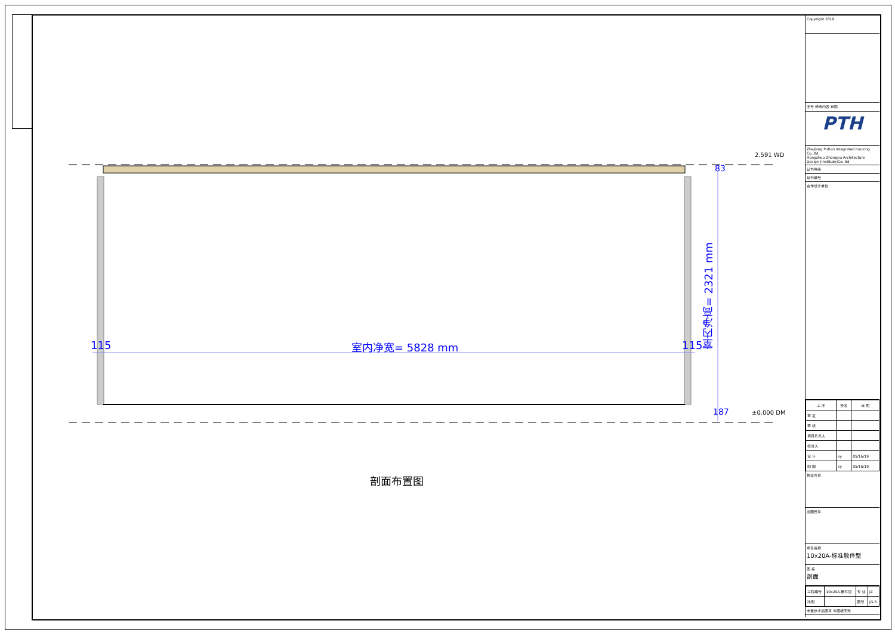115 室内净宽= 5828 mm 115
室内净高= 2321 mm
83
187
2.591 WD
±0.000 DM
剖面布置图
Copyright 2016.
序号 修改内容 日期
PTH
Zhejiang Putian integrated housing Co.,ltd.
Hangzhou Zhongpu Architecture Design (institute)Co.,ltd
证书等级
证书编号
合作设计单位
| 工 序 | 签名 | 日 期 |
| --- | --- | --- |
| 审 定 | | |
| 审 核 | | |
| 项目负责人 | | |
| 校对人 | | |
| 设 计 | sy | 05/16/19 |
| 制 图 | sy | 05/16/19 |
执业签章
出图签章
项目名称
10x20A-标准散件型
图 名
剖面
| 工程编号 | 10x20A-散件型 | 专 业 | JZ |
| 比例 | | 图号 | JG-5 |
未盖技术出图章 本图纸无效